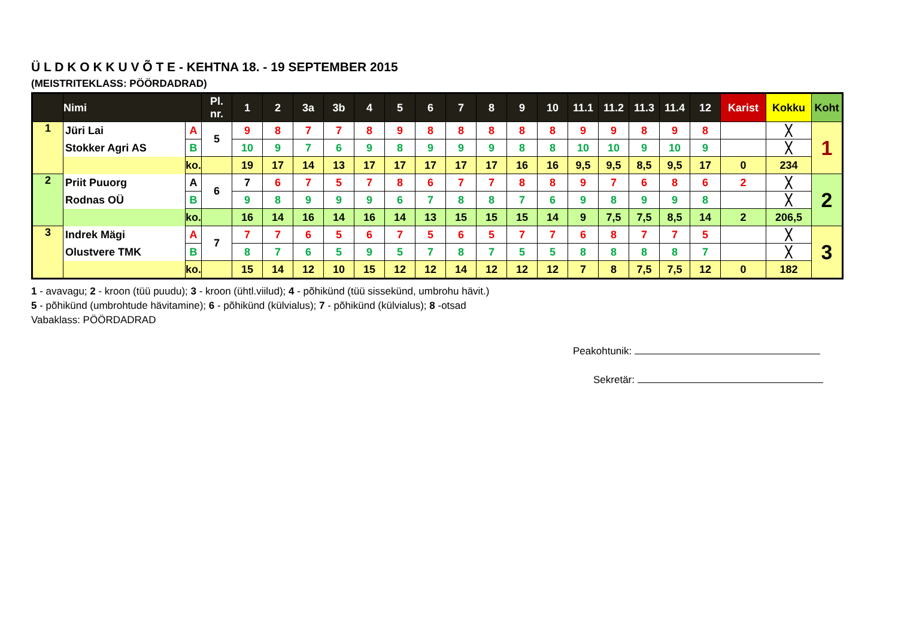Ü L D K O K K U V Õ T E - KEHTNA 18. - 19 SEPTEMBER 2015
(MEISTRITEKLASS: PÖÖRDADRAD)
| | Nimi | | Pl. nr. | 1 | 2 | 3a | 3b | 4 | 5 | 6 | 7 | 8 | 9 | 10 | 11.1 | 11.2 | 11.3 | 11.4 | 12 | Karist | Kokku | Koht |
| --- | --- | --- | --- | --- | --- | --- | --- | --- | --- | --- | --- | --- | --- | --- | --- | --- | --- | --- | --- | --- | --- | --- |
| 1 | Jüri Lai | A | 5 | 9 | 8 | 7 | 7 | 8 | 9 | 8 | 8 | 8 | 8 | 8 | 9 | 9 | 8 | 9 | 8 | | ╳ | 1 |
| | Stokker Agri AS | B | | 10 | 9 | 7 | 6 | 9 | 8 | 9 | 9 | 9 | 8 | 8 | 10 | 10 | 9 | 10 | 9 | | ╳ | |
| | | ko. | | 19 | 17 | 14 | 13 | 17 | 17 | 17 | 17 | 17 | 16 | 16 | 9,5 | 9,5 | 8,5 | 9,5 | 17 | 0 | 234 | |
| 2 | Priit Puuorg | A | 6 | 7 | 6 | 7 | 5 | 7 | 8 | 6 | 7 | 7 | 8 | 8 | 9 | 7 | 6 | 8 | 6 | 2 | ╳ | 2 |
| | Rodnas OÜ | B | | 9 | 8 | 9 | 9 | 9 | 6 | 7 | 8 | 8 | 7 | 6 | 9 | 8 | 9 | 9 | 8 | | ╳ | |
| | | ko. | | 16 | 14 | 16 | 14 | 16 | 14 | 13 | 15 | 15 | 15 | 14 | 9 | 7,5 | 7,5 | 8,5 | 14 | 2 | 206,5 | |
| 3 | Indrek Mägi | A | 7 | 7 | 7 | 6 | 5 | 6 | 7 | 5 | 6 | 5 | 7 | 7 | 6 | 8 | 7 | 7 | 5 | | ╳ | 3 |
| | Olustvere TMK | B | | 8 | 7 | 6 | 5 | 9 | 5 | 7 | 8 | 7 | 5 | 5 | 8 | 8 | 8 | 8 | 7 | | ╳ | |
| | | ko. | | 15 | 14 | 12 | 10 | 15 | 12 | 12 | 14 | 12 | 12 | 12 | 7 | 8 | 7,5 | 7,5 | 12 | 0 | 182 | |
1 - avavagu; 2 - kroon (tüü puudu); 3 - kroon (ühtl.viilud); 4 - põhikünd (tüü sissekünd, umbrohu hävit.)
5 - põhikünd (umbrohtude hävitamine); 6 - põhikünd (külvialus); 7 - põhikünd (külvialus); 8 -otsad
Vabaklass: PÖÖRDADRAD
Peakohtunik:
Sekretär: